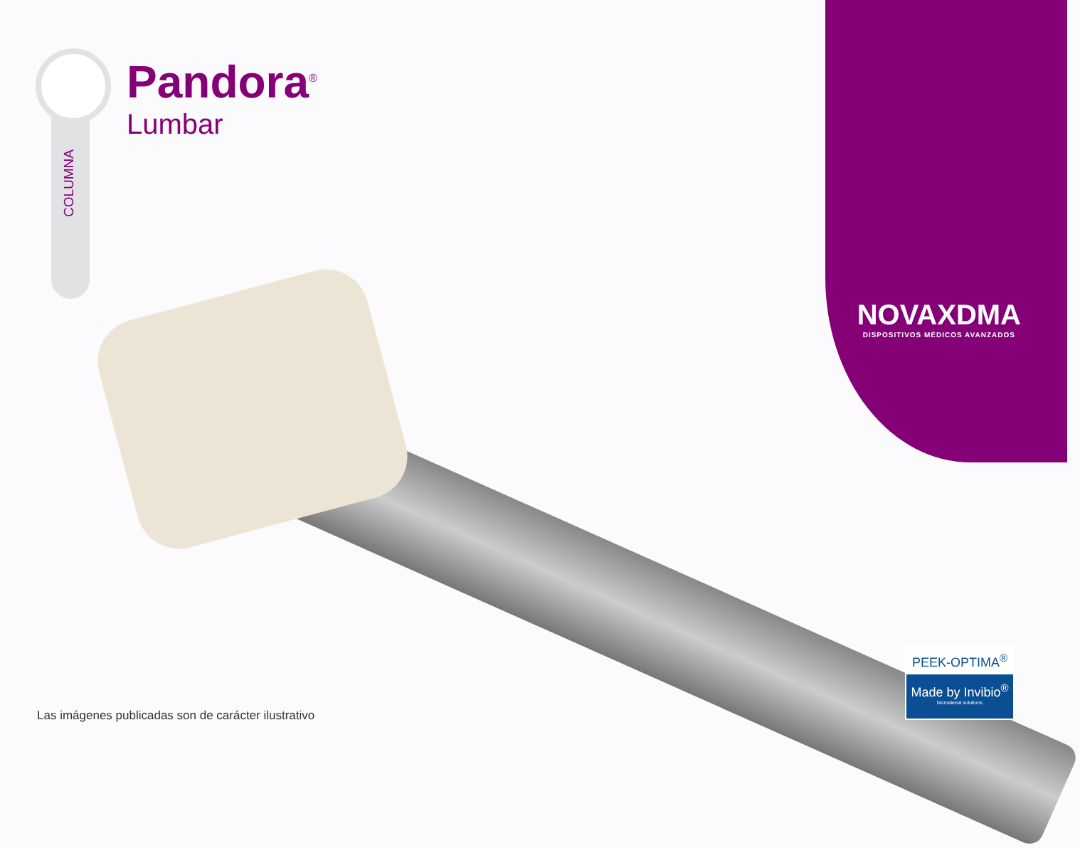COLUMNA
Pandora<sup>®</sup>
Lumbar
NOVAXDMA
DISPOSITIVOS MÉDICOS AVANZADOS
PEEK-OPTIMA<sup>®</sup>
Made by Invibio<sup>®</sup>
biomaterial solutions
Las imágenes publicadas son de carácter ilustrativo